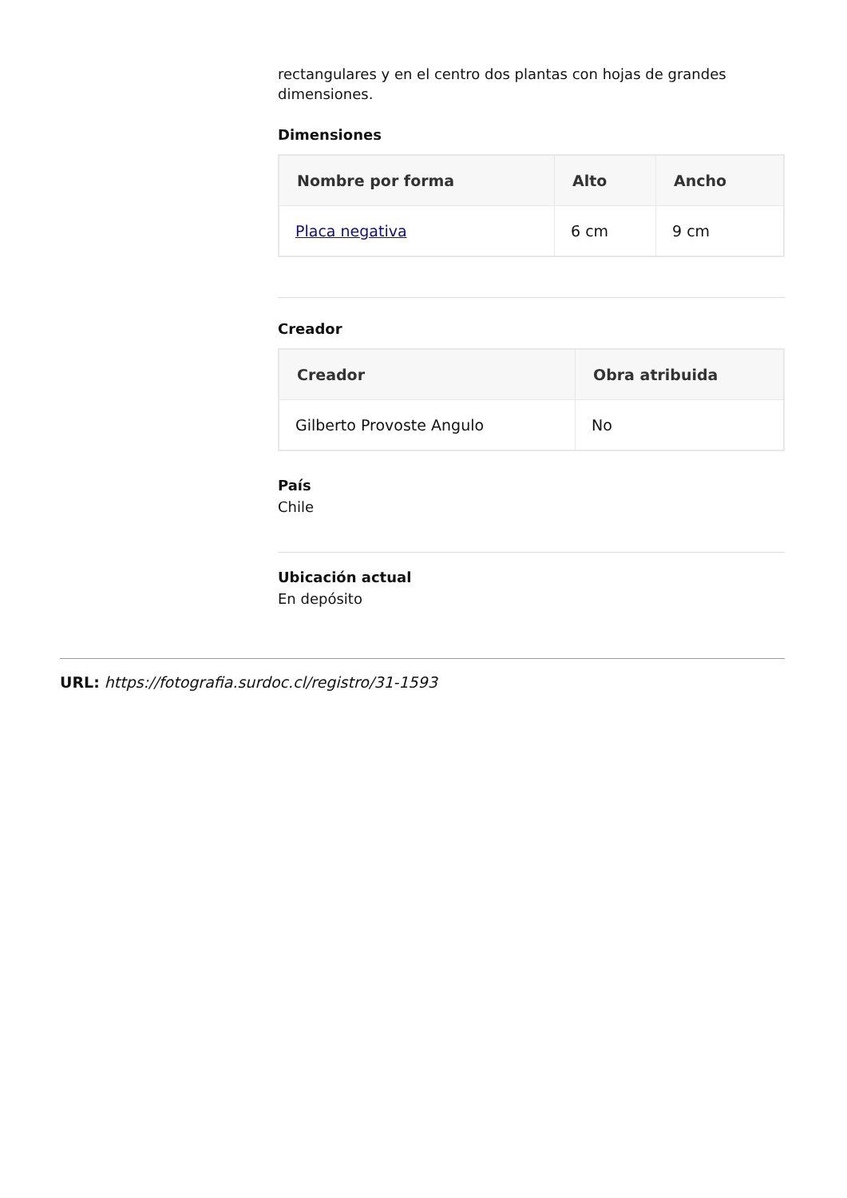rectangulares y en el centro dos plantas con hojas de grandes dimensiones.
Dimensiones
| Nombre por forma | Alto | Ancho |
| --- | --- | --- |
| Placa negativa | 6 cm | 9 cm |
Creador
| Creador | Obra atribuida |
| --- | --- |
| Gilberto Provoste Angulo | No |
País
Chile
Ubicación actual
En depósito
URL: https://fotografia.surdoc.cl/registro/31-1593